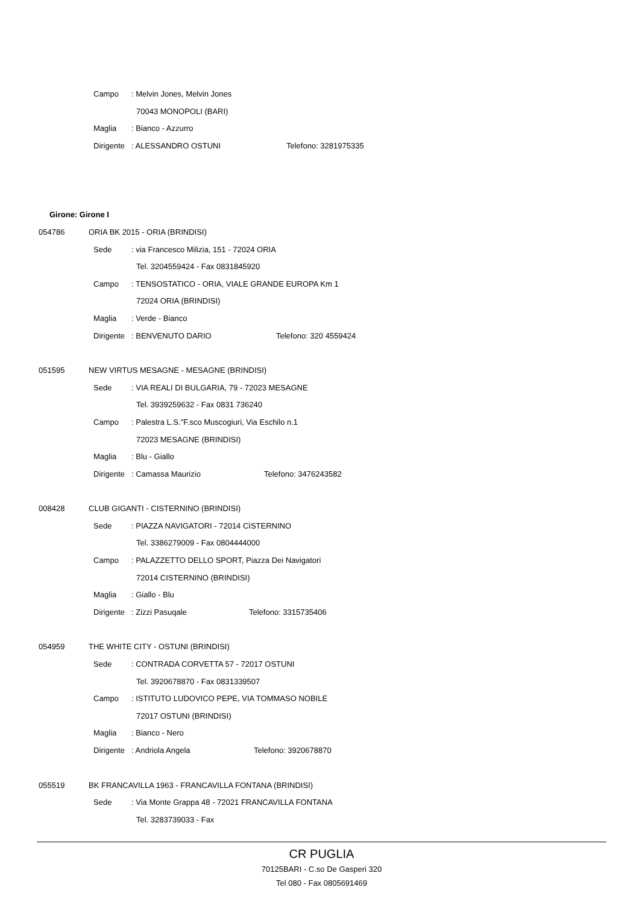Campo : Melvin Jones, Melvin Jones 70043 MONOPOLI (BARI)
Maglia : Bianco - Azzurro
Dirigente : ALESSANDRO OSTUNI Telefono: 3281975335
Girone: Girone I
054786 ORIA BK 2015 - ORIA (BRINDISI) Sede : via Francesco Milizia, 151 - 72024 ORIA
Tel. 3204559424 - Fax 0831845920
Campo : TENSOSTATICO - ORIA, VIALE GRANDE EUROPA Km 1
72024 ORIA (BRINDISI)
Maglia : Verde - Bianco
Dirigente : BENVENUTO DARIO Telefono: 320 4559424
051595 NEW VIRTUS MESAGNE - MESAGNE (BRINDISI)
Sede : VIA REALI DI BULGARIA, 79 - 72023 MESAGNE
Tel. 3939259632 - Fax 0831 736240
Campo : Palestra L.S."F.sco Muscogiuri, Via Eschilo n.1
72023 MESAGNE (BRINDISI)
Maglia : Blu - Giallo
Dirigente : Camassa Maurizio Telefono: 3476243582
008428 CLUB GIGANTI - CISTERNINO (BRINDISI)
Sede : PIAZZA NAVIGATORI - 72014 CISTERNINO
Tel. 3386279009 - Fax 0804444000
Campo : PALAZZETTO DELLO SPORT, Piazza Dei Navigatori
72014 CISTERNINO (BRINDISI)
Maglia : Giallo - Blu
Dirigente : Zizzi Pasuqale Telefono: 3315735406
054959 THE WHITE CITY - OSTUNI (BRINDISI)
Sede : CONTRADA CORVETTA 57 - 72017 OSTUNI
Tel. 3920678870 - Fax 0831339507
Campo : ISTITUTO LUDOVICO PEPE, VIA TOMMASO NOBILE
72017 OSTUNI (BRINDISI)
Maglia : Bianco - Nero
Dirigente : Andriola Angela Telefono: 3920678870
055519 BK FRANCAVILLA 1963 - FRANCAVILLA FONTANA (BRINDISI)
Sede : Via Monte Grappa 48 - 72021 FRANCAVILLA FONTANA
Tel. 3283739033 - Fax
CR PUGLIA
70125BARI - C.so De Gasperi 320
Tel 080 - Fax 0805691469